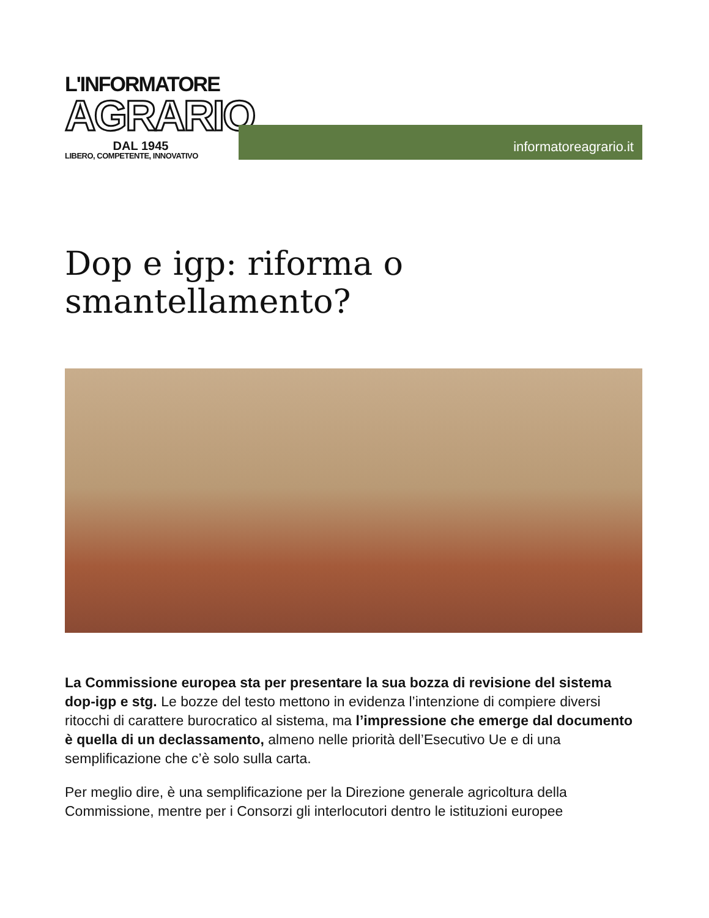L'INFORMATORE
AGRARIO
DAL 1945
LIBERO, COMPETENTE, INNOVATIVO
informatoreagrario.it
Dop e igp: riforma o smantellamento?
La Commissione europea sta per presentare la sua bozza di revisione del sistema dop-igp e stg. Le bozze del testo mettono in evidenza l’intenzione di compiere diversi ritocchi di carattere burocratico al sistema, ma l’impressione che emerge dal documento è quella di un declassamento, almeno nelle priorità dell’Esecutivo Ue e di una semplificazione che c’è solo sulla carta.
Per meglio dire, è una semplificazione per la Direzione generale agricoltura della Commissione, mentre per i Consorzi gli interlocutori dentro le istituzioni europee